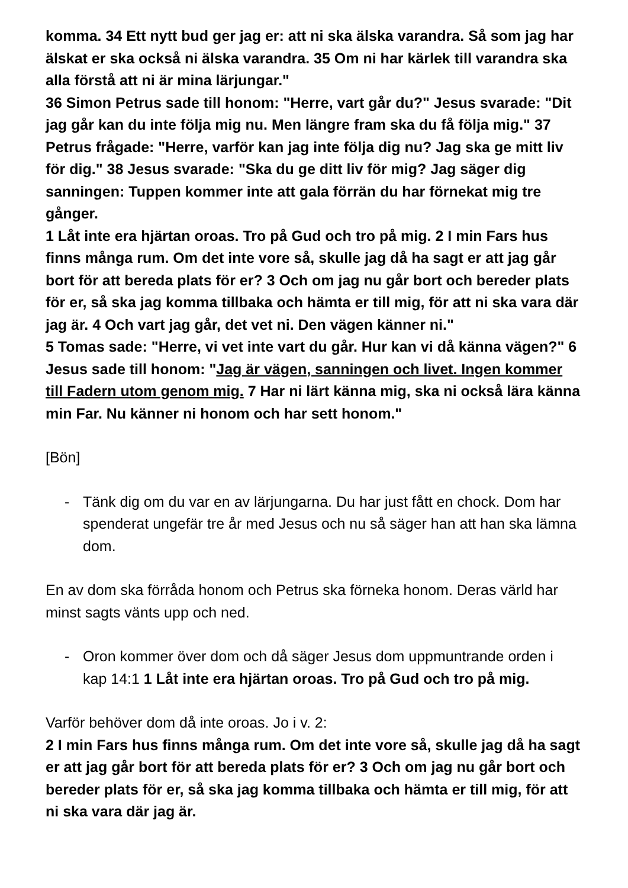komma. 34 Ett nytt bud ger jag er: att ni ska älska varandra. Så som jag har älskat er ska också ni älska varandra. 35 Om ni har kärlek till varandra ska alla förstå att ni är mina lärjungar."
36 Simon Petrus sade till honom: "Herre, vart går du?" Jesus svarade: "Dit jag går kan du inte följa mig nu. Men längre fram ska du få följa mig." 37 Petrus frågade: "Herre, varför kan jag inte följa dig nu? Jag ska ge mitt liv för dig." 38 Jesus svarade: "Ska du ge ditt liv för mig? Jag säger dig sanningen: Tuppen kommer inte att gala förrän du har förnekat mig tre gånger.
1 Låt inte era hjärtan oroas. Tro på Gud och tro på mig. 2 I min Fars hus finns många rum. Om det inte vore så, skulle jag då ha sagt er att jag går bort för att bereda plats för er? 3 Och om jag nu går bort och bereder plats för er, så ska jag komma tillbaka och hämta er till mig, för att ni ska vara där jag är. 4 Och vart jag går, det vet ni. Den vägen känner ni."
5 Tomas sade: "Herre, vi vet inte vart du går. Hur kan vi då känna vägen?" 6 Jesus sade till honom: "Jag är vägen, sanningen och livet. Ingen kommer till Fadern utom genom mig. 7 Har ni lärt känna mig, ska ni också lära känna min Far. Nu känner ni honom och har sett honom."
[Bön]
- Tänk dig om du var en av lärjungarna. Du har just fått en chock. Dom har spenderat ungefär tre år med Jesus och nu så säger han att han ska lämna dom.
En av dom ska förråda honom och Petrus ska förneka honom. Deras värld har minst sagts vänts upp och ned.
- Oron kommer över dom och då säger Jesus dom uppmuntrande orden i kap 14:1 1 Låt inte era hjärtan oroas. Tro på Gud och tro på mig.
Varför behöver dom då inte oroas. Jo i v. 2:
2 I min Fars hus finns många rum. Om det inte vore så, skulle jag då ha sagt er att jag går bort för att bereda plats för er? 3 Och om jag nu går bort och bereder plats för er, så ska jag komma tillbaka och hämta er till mig, för att ni ska vara där jag är.